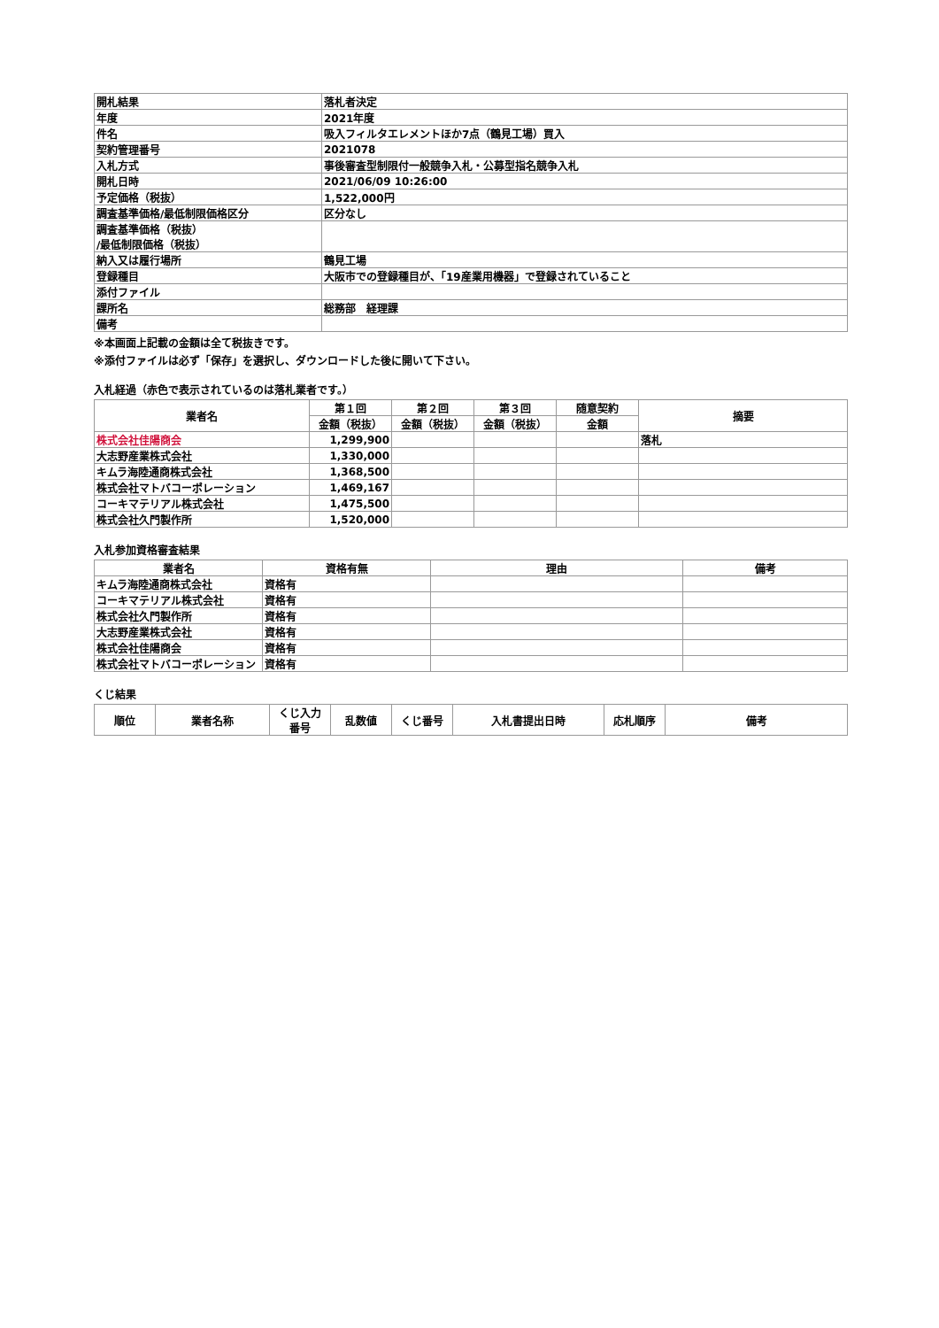| 開札結果 | 落札者決定 |
| 年度 | 2021年度 |
| 件名 | 吸入フィルタエレメントほか7点（鶴見工場）買入 |
| 契約管理番号 | 2021078 |
| 入札方式 | 事後審査型制限付一般競争入札・公募型指名競争入札 |
| 開札日時 | 2021/06/09 10:26:00 |
| 予定価格（税抜） | 1,522,000円 |
| 調査基準価格/最低制限価格区分 | 区分なし |
| 調査基準価格（税抜） /最低制限価格（税抜） | |
| 納入又は履行場所 | 鶴見工場 |
| 登録種目 | 大阪市での登録種目が、「19産業用機器」で登録されていること |
| 添付ファイル | |
| 課所名 | 総務部 経理課 |
| 備考 | |
※本画面上記載の金額は全て税抜きです。
※添付ファイルは必ず「保存」を選択し、ダウンロードした後に開いて下さい。
入札経過（赤色で表示されているのは落札業者です。）
| 業者名 | 第１回 | 第２回 | 第３回 | 随意契約 | 摘要 |
| --- | --- | --- | --- | --- | --- |
| | 金額（税抜） | 金額（税抜） | 金額（税抜） | 金額 | |
| 株式会社佳陽商会 | 1,299,900 | | | | 落札 |
| 大志野産業株式会社 | 1,330,000 | | | | |
| キムラ海陸通商株式会社 | 1,368,500 | | | | |
| 株式会社マトバコーポレーション | 1,469,167 | | | | |
| コーキマテリアル株式会社 | 1,475,500 | | | | |
| 株式会社久門製作所 | 1,520,000 | | | | |
入札参加資格審査結果
| 業者名 | 資格有無 | 理由 | 備考 |
| --- | --- | --- | --- |
| キムラ海陸通商株式会社 | 資格有 | | |
| コーキマテリアル株式会社 | 資格有 | | |
| 株式会社久門製作所 | 資格有 | | |
| 大志野産業株式会社 | 資格有 | | |
| 株式会社佳陽商会 | 資格有 | | |
| 株式会社マトバコーポレーション | 資格有 | | |
くじ結果
| 順位 | 業者名称 | くじ入力 番号 | 乱数値 | くじ番号 | 入札書提出日時 | 応札順序 | 備考 |
| --- | --- | --- | --- | --- | --- | --- | --- |